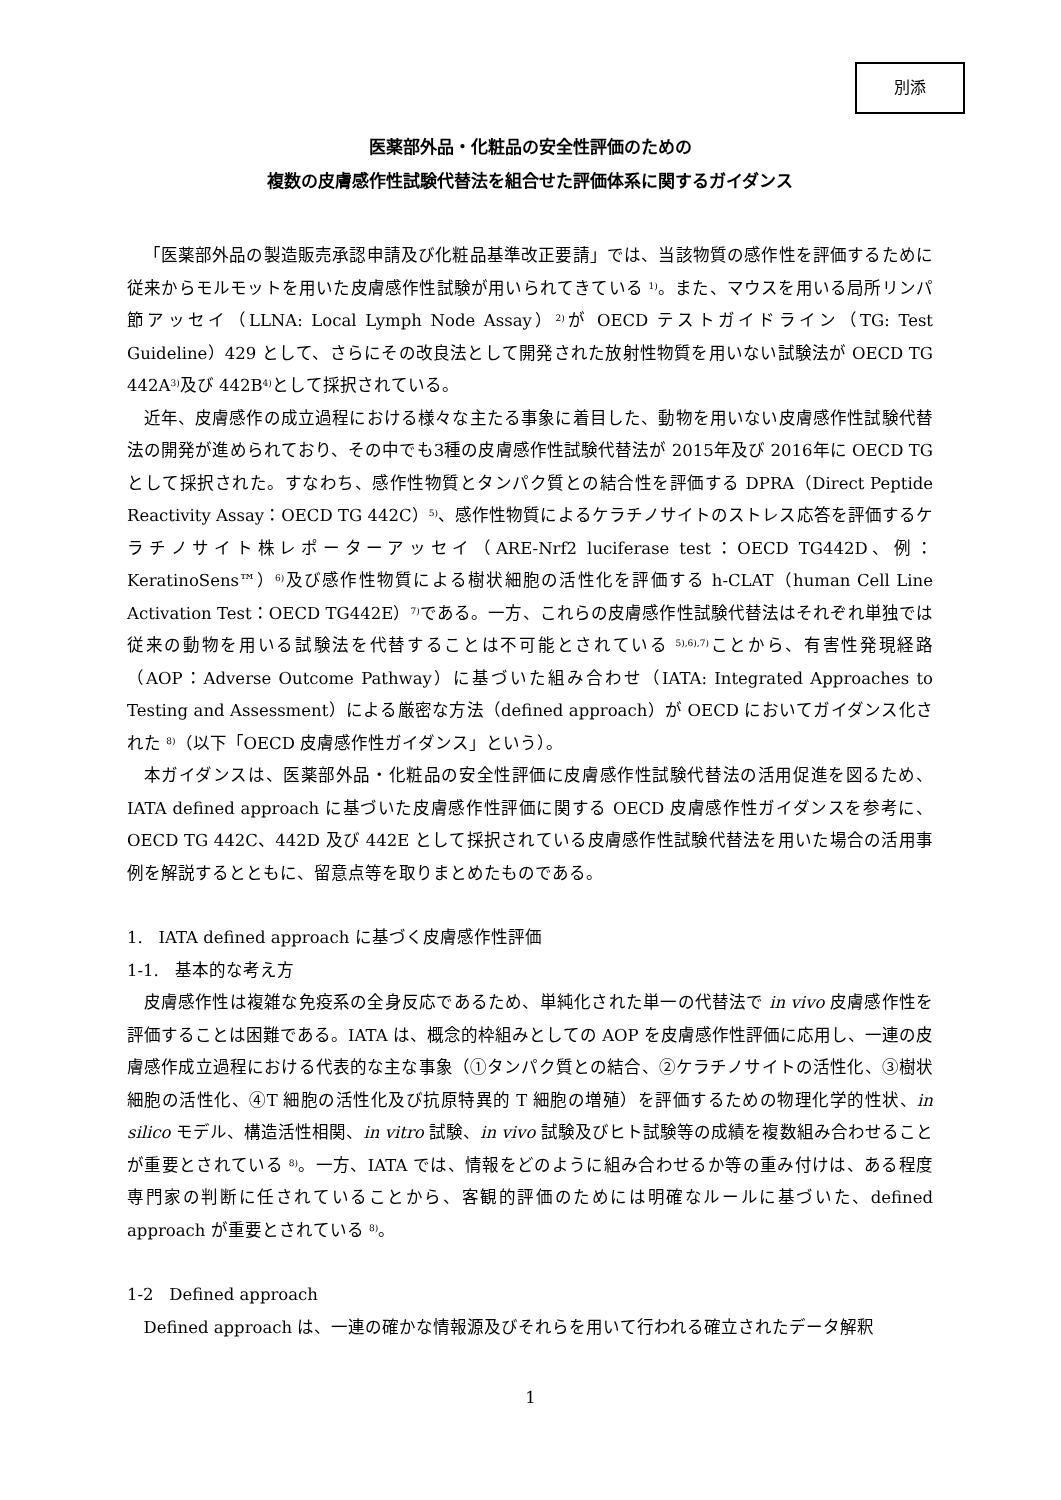別添
医薬部外品・化粧品の安全性評価のための
複数の皮膚感作性試験代替法を組合せた評価体系に関するガイダンス
「医薬部外品の製造販売承認申請及び化粧品基準改正要請」では、当該物質の感作性を評価するために従来からモルモットを用いた皮膚感作性試験が用いられてきている <sup>1)</sup>。また、マウスを用いる局所リンパ節アッセイ（LLNA: Local Lymph Node Assay）<sup>2)</sup>が OECD テストガイドライン（TG: Test Guideline）429 として、さらにその改良法として開発された放射性物質を用いない試験法が OECD TG 442A<sup>3)</sup>及び 442B<sup>4)</sup>として採択されている。
近年、皮膚感作の成立過程における様々な主たる事象に着目した、動物を用いない皮膚感作性試験代替法の開発が進められており、その中でも3種の皮膚感作性試験代替法が 2015年及び 2016年に OECD TG として採択された。すなわち、感作性物質とタンパク質との結合性を評価する DPRA（Direct Peptide Reactivity Assay：OECD TG 442C）<sup>5)</sup>、感作性物質によるケラチノサイトのストレス応答を評価するケラチノサイト株レポーターアッセイ（ARE-Nrf2 luciferase test：OECD TG442D、例：KeratinoSens™）<sup>6)</sup>及び感作性物質による樹状細胞の活性化を評価する h-CLAT（human Cell Line Activation Test：OECD TG442E）<sup>7)</sup>である。一方、これらの皮膚感作性試験代替法はそれぞれ単独では従来の動物を用いる試験法を代替することは不可能とされている <sup>5),6),7)</sup>ことから、有害性発現経路（AOP：Adverse Outcome Pathway）に基づいた組み合わせ（IATA: Integrated Approaches to Testing and Assessment）による厳密な方法（defined approach）が OECD においてガイダンス化された <sup>8)</sup>（以下「OECD 皮膚感作性ガイダンス」という）。
本ガイダンスは、医薬部外品・化粧品の安全性評価に皮膚感作性試験代替法の活用促進を図るため、IATA defined approach に基づいた皮膚感作性評価に関する OECD 皮膚感作性ガイダンスを参考に、OECD TG 442C、442D 及び 442E として採択されている皮膚感作性試験代替法を用いた場合の活用事例を解説するとともに、留意点等を取りまとめたものである。
1. IATA defined approach に基づく皮膚感作性評価
1-1. 基本的な考え方
皮膚感作性は複雑な免疫系の全身反応であるため、単純化された単一の代替法で in vivo 皮膚感作性を評価することは困難である。IATA は、概念的枠組みとしての AOP を皮膚感作性評価に応用し、一連の皮膚感作成立過程における代表的な主な事象（①タンパク質との結合、②ケラチノサイトの活性化、③樹状細胞の活性化、④T 細胞の活性化及び抗原特異的 T 細胞の増殖）を評価するための物理化学的性状、in silico モデル、構造活性相関、in vitro 試験、in vivo 試験及びヒト試験等の成績を複数組み合わせることが重要とされている <sup>8)</sup>。一方、IATA では、情報をどのように組み合わせるか等の重み付けは、ある程度専門家の判断に任されていることから、客観的評価のためには明確なルールに基づいた、defined approach が重要とされている <sup>8)</sup>。
1-2 Defined approach
Defined approach は、一連の確かな情報源及びそれらを用いて行われる確立されたデータ解釈
1